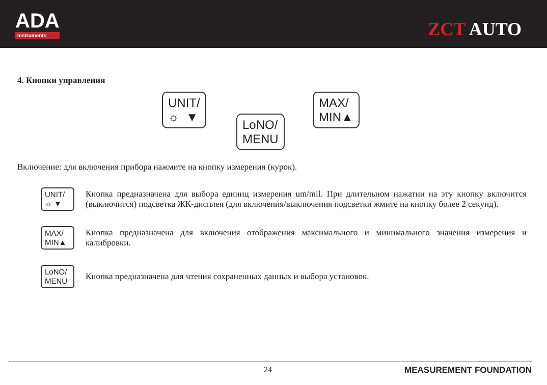ADA
Instruments
ZCT AUTO
4. Кнопки управления
UNIT/
☼ ▼
LoNO/
MENU
MAX/
MIN▲
Включение: для включения прибора нажмите на кнопку измерения (курок).
UNIT/
☼ ▼
Кнопка предназначена для выбора единиц измерения um/mil. При длительном нажатии на эту кнопку включится (выключится) подсветка ЖК-дисплея (для включения/выключения подсветки жмите на кнопку более 2 секунд).
MAX/
MIN▲
Кнопка предназначена для включения отображения максимального и минимального значения измерения и калибровки.
LoNO/
MENU
Кнопка предназначена для чтения сохраненных данных и выбора установок.
24 MEASUREMENT FOUNDATION